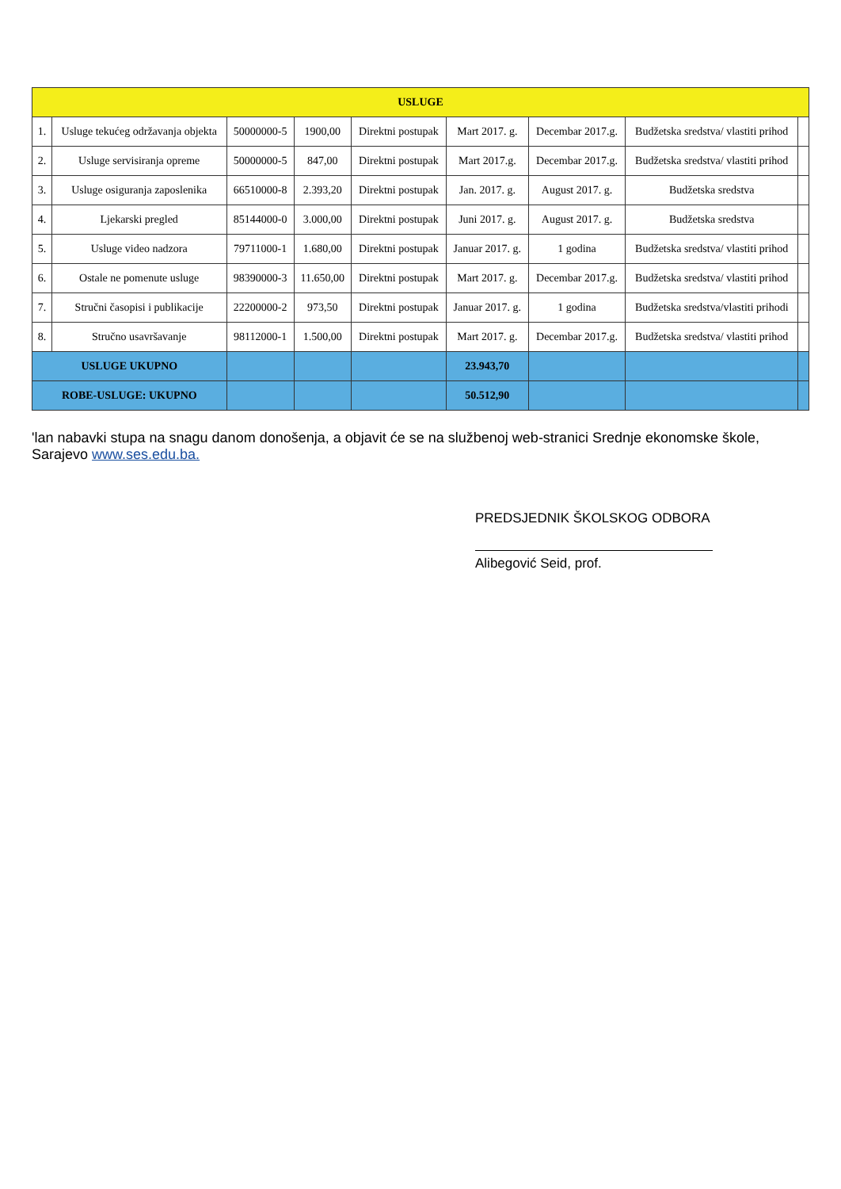| USLUGE | | | | | | | | |
| --- | --- | --- | --- | --- | --- | --- | --- | --- |
| 1. | Usluge tekućeg održavanja objekta | 50000000-5 | 1900,00 | Direktni postupak | Mart 2017. g. | Decembar 2017.g. | Budžetska sredstva/ vlastiti prihod | |
| 2. | Usluge servisiranja opreme | 50000000-5 | 847,00 | Direktni postupak | Mart 2017.g. | Decembar 2017.g. | Budžetska sredstva/ vlastiti prihod | |
| 3. | Usluge osiguranja zaposlenika | 66510000-8 | 2.393,20 | Direktni postupak | Jan. 2017. g. | August 2017. g. | Budžetska sredstva | |
| 4. | Ljekarski pregled | 85144000-0 | 3.000,00 | Direktni postupak | Juni 2017. g. | August 2017. g. | Budžetska sredstva | |
| 5. | Usluge video nadzora | 79711000-1 | 1.680,00 | Direktni postupak | Januar 2017. g. | 1 godina | Budžetska sredstva/ vlastiti prihod | |
| 6. | Ostale ne pomenute usluge | 98390000-3 | 11.650,00 | Direktni postupak | Mart 2017. g. | Decembar 2017.g. | Budžetska sredstva/ vlastiti prihod | |
| 7. | Stručni časopisi i publikacije | 22200000-2 | 973,50 | Direktni postupak | Januar 2017. g. | 1 godina | Budžetska sredstva/vlastiti prihodi | |
| 8. | Stručno usavršavanje | 98112000-1 | 1.500,00 | Direktni postupak | Mart 2017. g. | Decembar 2017.g. | Budžetska sredstva/ vlastiti prihod | |
| USLUGE UKUPNO | | | | | 23.943,70 | | | |
| ROBE-USLUGE: UKUPNO | | | | | 50.512,90 | | | |
'lan nabavki stupa na snagu danom donošenja, a objavit će se na službenoj web-stranici Srednje ekonomske škole, Sarajevo www.ses.edu.ba.
PREDSJEDNIK ŠKOLSKOG ODBORA
Alibegović Seid, prof.